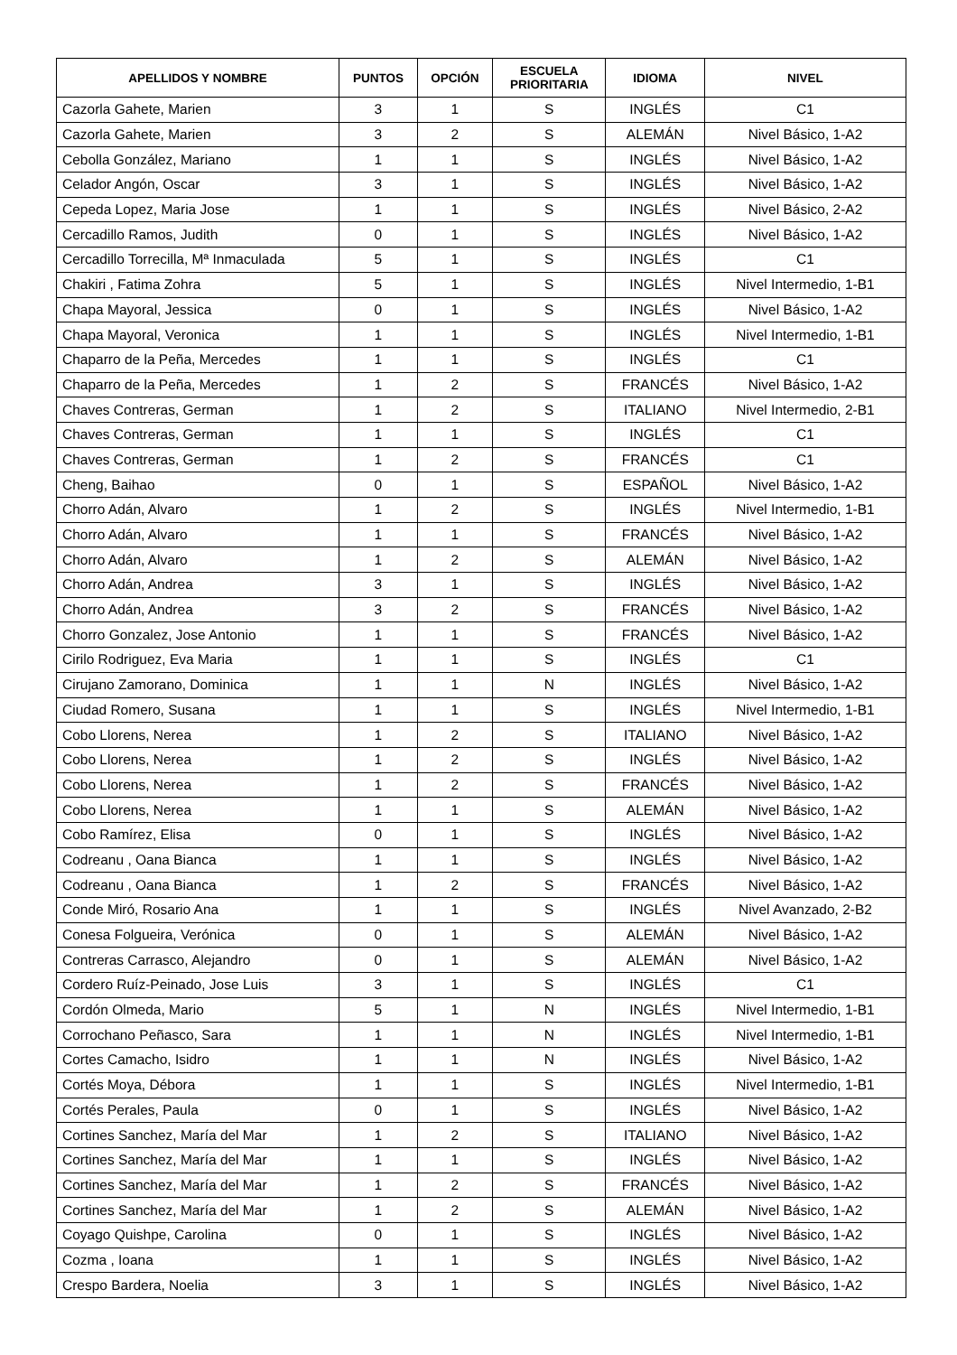| APELLIDOS Y NOMBRE | PUNTOS | OPCIÓN | ESCUELA PRIORITARIA | IDIOMA | NIVEL |
| --- | --- | --- | --- | --- | --- |
| Cazorla Gahete, Marien | 3 | 1 | S | INGLÉS | C1 |
| Cazorla Gahete, Marien | 3 | 2 | S | ALEMÁN | Nivel Básico, 1-A2 |
| Cebolla González, Mariano | 1 | 1 | S | INGLÉS | Nivel Básico, 1-A2 |
| Celador Angón, Oscar | 3 | 1 | S | INGLÉS | Nivel Básico, 1-A2 |
| Cepeda Lopez, Maria Jose | 1 | 1 | S | INGLÉS | Nivel Básico, 2-A2 |
| Cercadillo Ramos, Judith | 0 | 1 | S | INGLÉS | Nivel Básico, 1-A2 |
| Cercadillo Torrecilla, Mª Inmaculada | 5 | 1 | S | INGLÉS | C1 |
| Chakiri , Fatima Zohra | 5 | 1 | S | INGLÉS | Nivel Intermedio, 1-B1 |
| Chapa Mayoral, Jessica | 0 | 1 | S | INGLÉS | Nivel Básico, 1-A2 |
| Chapa Mayoral, Veronica | 1 | 1 | S | INGLÉS | Nivel Intermedio, 1-B1 |
| Chaparro de la Peña, Mercedes | 1 | 1 | S | INGLÉS | C1 |
| Chaparro de la Peña, Mercedes | 1 | 2 | S | FRANCÉS | Nivel Básico, 1-A2 |
| Chaves Contreras, German | 1 | 2 | S | ITALIANO | Nivel Intermedio, 2-B1 |
| Chaves Contreras, German | 1 | 1 | S | INGLÉS | C1 |
| Chaves Contreras, German | 1 | 2 | S | FRANCÉS | C1 |
| Cheng, Baihao | 0 | 1 | S | ESPAÑOL | Nivel Básico, 1-A2 |
| Chorro Adán, Alvaro | 1 | 2 | S | INGLÉS | Nivel Intermedio, 1-B1 |
| Chorro Adán, Alvaro | 1 | 1 | S | FRANCÉS | Nivel Básico, 1-A2 |
| Chorro Adán, Alvaro | 1 | 2 | S | ALEMÁN | Nivel Básico, 1-A2 |
| Chorro Adán, Andrea | 3 | 1 | S | INGLÉS | Nivel Básico, 1-A2 |
| Chorro Adán, Andrea | 3 | 2 | S | FRANCÉS | Nivel Básico, 1-A2 |
| Chorro Gonzalez, Jose Antonio | 1 | 1 | S | FRANCÉS | Nivel Básico, 1-A2 |
| Cirilo Rodriguez, Eva Maria | 1 | 1 | S | INGLÉS | C1 |
| Cirujano Zamorano, Dominica | 1 | 1 | N | INGLÉS | Nivel Básico, 1-A2 |
| Ciudad Romero, Susana | 1 | 1 | S | INGLÉS | Nivel Intermedio, 1-B1 |
| Cobo Llorens, Nerea | 1 | 2 | S | ITALIANO | Nivel Básico, 1-A2 |
| Cobo Llorens, Nerea | 1 | 2 | S | INGLÉS | Nivel Básico, 1-A2 |
| Cobo Llorens, Nerea | 1 | 2 | S | FRANCÉS | Nivel Básico, 1-A2 |
| Cobo Llorens, Nerea | 1 | 1 | S | ALEMÁN | Nivel Básico, 1-A2 |
| Cobo Ramírez, Elisa | 0 | 1 | S | INGLÉS | Nivel Básico, 1-A2 |
| Codreanu , Oana Bianca | 1 | 1 | S | INGLÉS | Nivel Básico, 1-A2 |
| Codreanu , Oana Bianca | 1 | 2 | S | FRANCÉS | Nivel Básico, 1-A2 |
| Conde Miró, Rosario Ana | 1 | 1 | S | INGLÉS | Nivel Avanzado, 2-B2 |
| Conesa Folgueira, Verónica | 0 | 1 | S | ALEMÁN | Nivel Básico, 1-A2 |
| Contreras Carrasco, Alejandro | 0 | 1 | S | ALEMÁN | Nivel Básico, 1-A2 |
| Cordero Ruíz-Peinado, Jose Luis | 3 | 1 | S | INGLÉS | C1 |
| Cordón Olmeda, Mario | 5 | 1 | N | INGLÉS | Nivel Intermedio, 1-B1 |
| Corrochano Peñasco, Sara | 1 | 1 | N | INGLÉS | Nivel Intermedio, 1-B1 |
| Cortes Camacho, Isidro | 1 | 1 | N | INGLÉS | Nivel Básico, 1-A2 |
| Cortés Moya, Débora | 1 | 1 | S | INGLÉS | Nivel Intermedio, 1-B1 |
| Cortés Perales, Paula | 0 | 1 | S | INGLÉS | Nivel Básico, 1-A2 |
| Cortines Sanchez, María del Mar | 1 | 2 | S | ITALIANO | Nivel Básico, 1-A2 |
| Cortines Sanchez, María del Mar | 1 | 1 | S | INGLÉS | Nivel Básico, 1-A2 |
| Cortines Sanchez, María del Mar | 1 | 2 | S | FRANCÉS | Nivel Básico, 1-A2 |
| Cortines Sanchez, María del Mar | 1 | 2 | S | ALEMÁN | Nivel Básico, 1-A2 |
| Coyago Quishpe, Carolina | 0 | 1 | S | INGLÉS | Nivel Básico, 1-A2 |
| Cozma , Ioana | 1 | 1 | S | INGLÉS | Nivel Básico, 1-A2 |
| Crespo Bardera, Noelia | 3 | 1 | S | INGLÉS | Nivel Básico, 1-A2 |